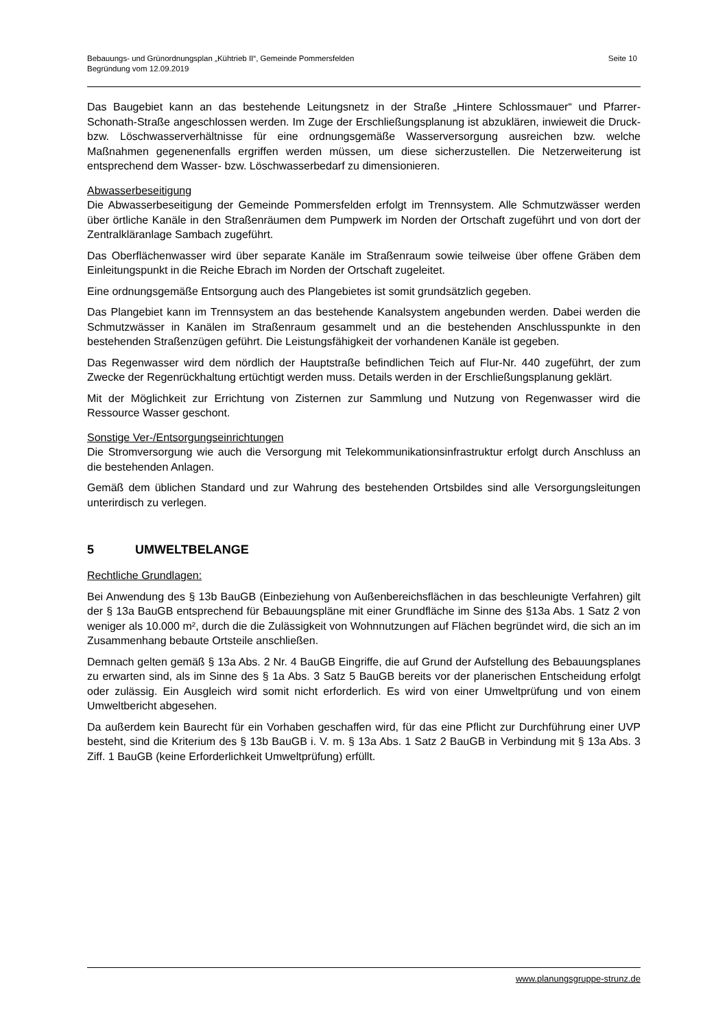Bebauungs- und Grünordnungsplan „Kühtrieb II“, Gemeinde Pommersfelden
Begründung vom 12.09.2019
Seite 10
Das Baugebiet kann an das bestehende Leitungsnetz in der Straße „Hintere Schlossmauer“ und Pfarrer-Schonath-Straße angeschlossen werden. Im Zuge der Erschließungsplanung ist abzuklären, inwieweit die Druck- bzw. Löschwasserverhältnisse für eine ordnungsgemäße Wasserversorgung ausreichen bzw. welche Maßnahmen gegenenenfalls ergriffen werden müssen, um diese sicherzustellen. Die Netzerweiterung ist entsprechend dem Wasser- bzw. Löschwasserbedarf zu dimensionieren.
Abwasserbeseitigung
Die Abwasserbeseitigung der Gemeinde Pommersfelden erfolgt im Trennsystem. Alle Schmutzwässer werden über örtliche Kanäle in den Straßenräumen dem Pumpwerk im Norden der Ortschaft zugeführt und von dort der Zentralkläranlage Sambach zugeführt.
Das Oberflächenwasser wird über separate Kanäle im Straßenraum sowie teilweise über offene Gräben dem Einleitungspunkt in die Reiche Ebrach im Norden der Ortschaft zugeleitet.
Eine ordnungsgemäße Entsorgung auch des Plangebietes ist somit grundsätzlich gegeben.
Das Plangebiet kann im Trennsystem an das bestehende Kanalsystem angebunden werden. Dabei werden die Schmutzwässer in Kanälen im Straßenraum gesammelt und an die bestehenden Anschlusspunkte in den bestehenden Straßenzügen geführt. Die Leistungsfähigkeit der vorhandenen Kanäle ist gegeben.
Das Regenwasser wird dem nördlich der Hauptstraße befindlichen Teich auf Flur-Nr. 440 zugeführt, der zum Zwecke der Regenrückhaltung ertüchtigt werden muss. Details werden in der Erschließungsplanung geklärt.
Mit der Möglichkeit zur Errichtung von Zisternen zur Sammlung und Nutzung von Regenwasser wird die Ressource Wasser geschont.
Sonstige Ver-/Entsorgungseinrichtungen
Die Stromversorgung wie auch die Versorgung mit Telekommunikationsinfrastruktur erfolgt durch Anschluss an die bestehenden Anlagen.
Gemäß dem üblichen Standard und zur Wahrung des bestehenden Ortsbildes sind alle Versorgungsleitungen unterirdisch zu verlegen.
5 UMWELTBELANGE
Rechtliche Grundlagen:
Bei Anwendung des § 13b BauGB (Einbeziehung von Außenbereichsflächen in das beschleunigte Verfahren) gilt der § 13a BauGB entsprechend für Bebauungspläne mit einer Grundfläche im Sinne des §13a Abs. 1 Satz 2 von weniger als 10.000 m², durch die die Zulässigkeit von Wohnnutzungen auf Flächen begründet wird, die sich an im Zusammenhang bebaute Ortsteile anschließen.
Demnach gelten gemäß § 13a Abs. 2 Nr. 4 BauGB Eingriffe, die auf Grund der Aufstellung des Bebauungsplanes zu erwarten sind, als im Sinne des § 1a Abs. 3 Satz 5 BauGB bereits vor der planerischen Entscheidung erfolgt oder zulässig. Ein Ausgleich wird somit nicht erforderlich. Es wird von einer Umweltprüfung und von einem Umweltbericht abgesehen.
Da außerdem kein Baurecht für ein Vorhaben geschaffen wird, für das eine Pflicht zur Durchführung einer UVP besteht, sind die Kriterium des § 13b BauGB i. V. m. § 13a Abs. 1 Satz 2 BauGB in Verbindung mit § 13a Abs. 3 Ziff. 1 BauGB (keine Erforderlichkeit Umweltprüfung) erfüllt.
www.planungsgruppe-strunz.de